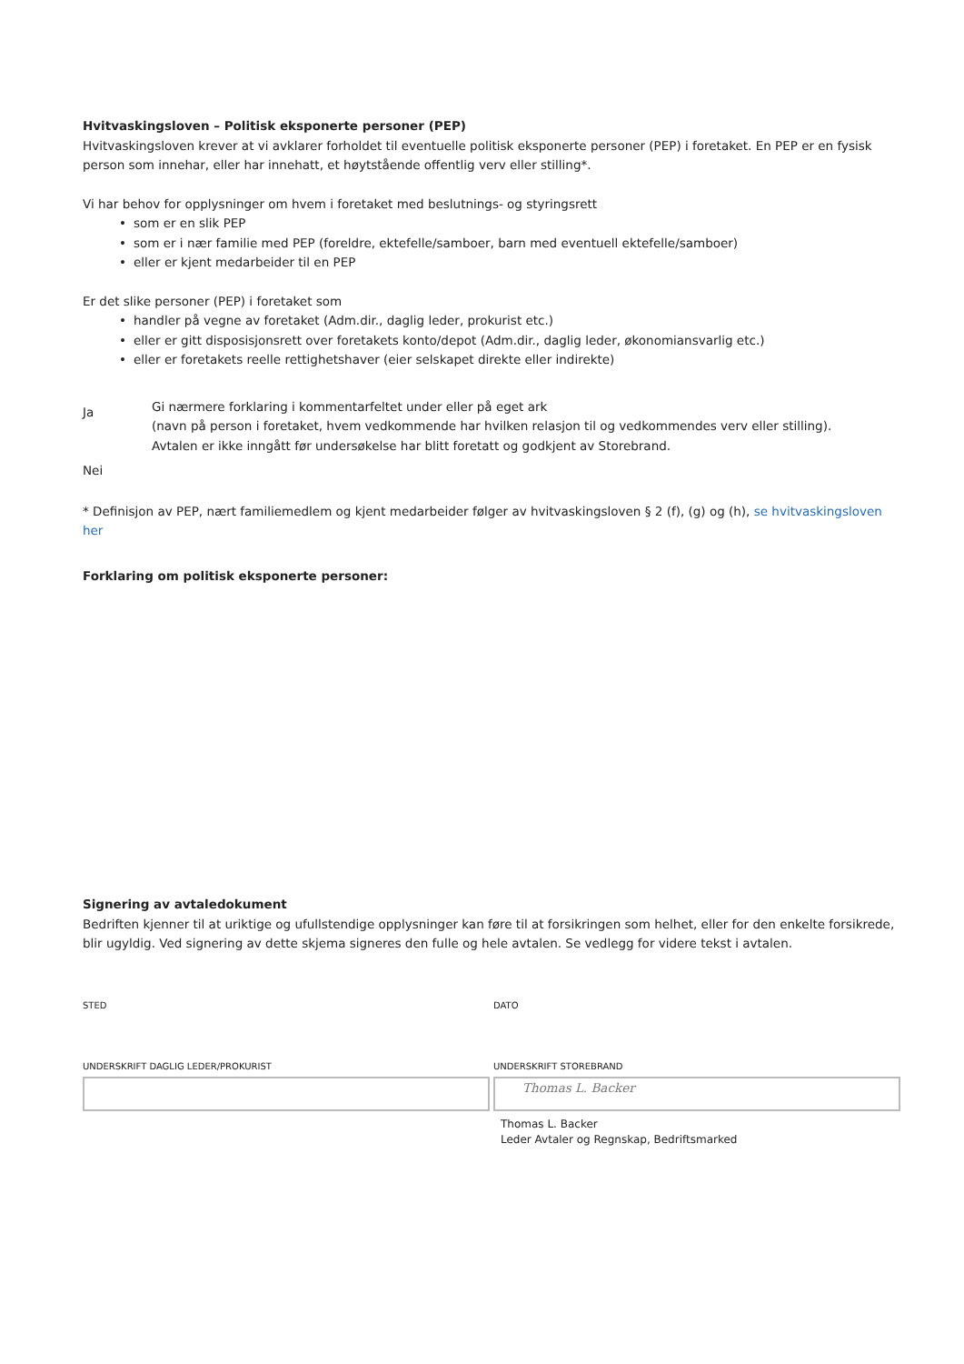Hvitvaskingsloven – Politisk eksponerte personer (PEP)
Hvitvaskingsloven krever at vi avklarer forholdet til eventuelle politisk eksponerte personer (PEP) i foretaket. En PEP er en fysisk person som innehar, eller har innehatt, et høytstående offentlig verv eller stilling*.
Vi har behov for opplysninger om hvem i foretaket med beslutnings- og styringsrett
som er en slik PEP
som er i nær familie med PEP (foreldre, ektefelle/samboer, barn med eventuell ektefelle/samboer)
eller er kjent medarbeider til en PEP
Er det slike personer (PEP) i foretaket som
handler på vegne av foretaket (Adm.dir., daglig leder, prokurist etc.)
eller er gitt disposisjonsrett over foretakets konto/depot (Adm.dir., daglig leder, økonomiansvarlig etc.)
eller er foretakets reelle rettighetshaver (eier selskapet direkte eller indirekte)
Ja
Gi nærmere forklaring i kommentarfeltet under eller på eget ark
(navn på person i foretaket, hvem vedkommende har hvilken relasjon til og vedkommendes verv eller stilling).
Avtalen er ikke inngått før undersøkelse har blitt foretatt og godkjent av Storebrand.
Nei
* Definisjon av PEP, nært familiemedlem og kjent medarbeider følger av hvitvaskingsloven § 2 (f), (g) og (h), se hvitvaskingsloven her
Forklaring om politisk eksponerte personer:
Signering av avtaledokument
Bedriften kjenner til at uriktige og ufullstendige opplysninger kan føre til at forsikringen som helhet, eller for den enkelte forsikrede, blir ugyldig. Ved signering av dette skjema signeres den fulle og hele avtalen. Se vedlegg for videre tekst i avtalen.
STED DATO
UNDERSKRIFT DAGLIG LEDER/PROKURIST
UNDERSKRIFT STOREBRAND
Thomas L. Backer
Thomas L. Backer
Leder Avtaler og Regnskap, Bedriftsmarked